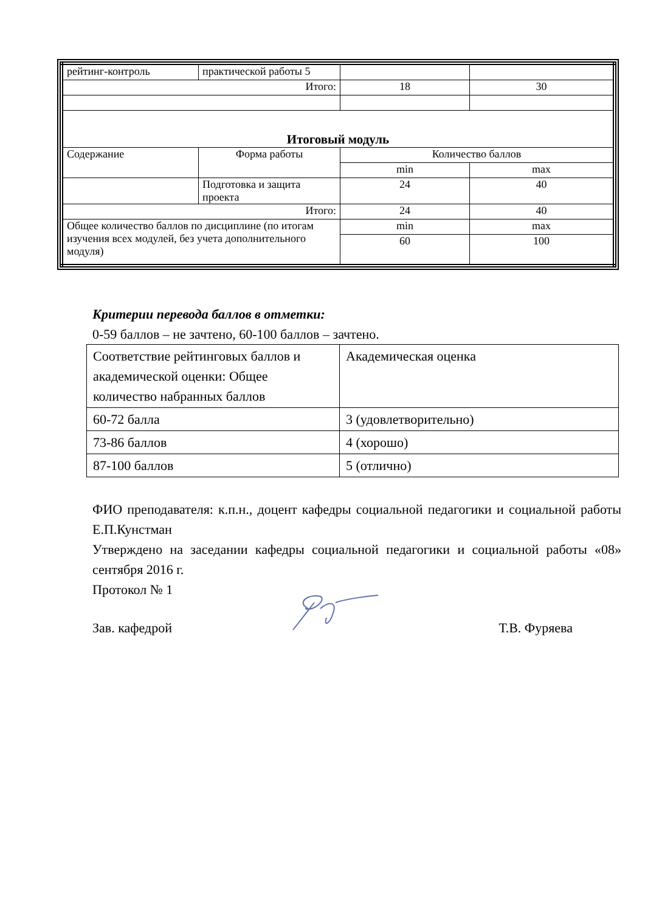| рейтинг-контроль | практической работы 5 | | |
| Итого: | | 18 | 30 |
| Итоговый модуль | | | |
| Содержание | Форма работы | Количество баллов | |
| | | min | max |
| | Подготовка и защита проекта | 24 | 40 |
| Итого: | | 24 | 40 |
| Общее количество баллов по дисциплине (по итогам изучения всех модулей, без учета дополнительного модуля) | | min | max |
| | | 60 | 100 |
Критерии перевода баллов в отметки:
0-59 баллов – не зачтено, 60-100 баллов – зачтено.
| Соответствие рейтинговых баллов и академической оценки: Общее количество набранных баллов | Академическая оценка |
| 60-72 балла | 3 (удовлетворительно) |
| 73-86 баллов | 4 (хорошо) |
| 87-100 баллов | 5 (отлично) |
ФИО преподавателя: к.п.н., доцент кафедры социальной педагогики и социальной работы Е.П.Кунстман
Утверждено на заседании кафедры социальной педагогики и социальной работы «08» сентября 2016 г.
Протокол № 1
Зав. кафедрой Т.В. Фуряева